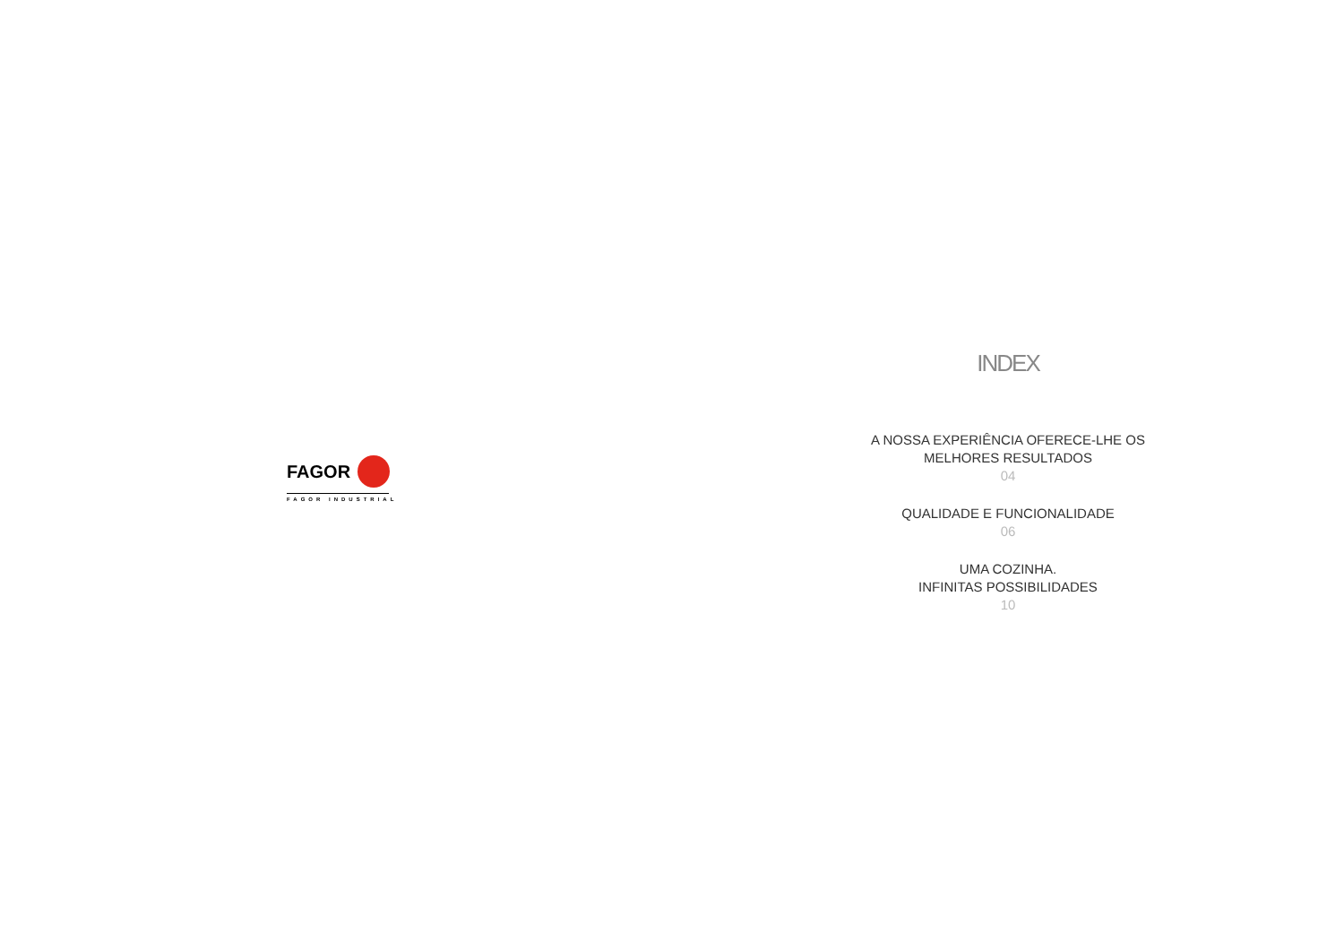FAGOR
FAGOR INDUSTRIAL
INDEX
A NOSSA EXPERIÊNCIA OFERECE-LHE OS
MELHORES RESULTADOS
04
QUALIDADE E FUNCIONALIDADE
06
UMA COZINHA.
INFINITAS POSSIBILIDADES
10